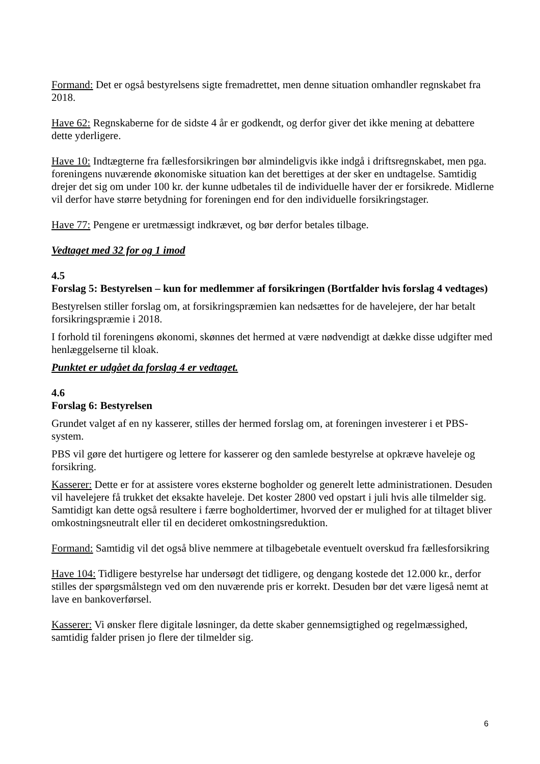Formand: Det er også bestyrelsens sigte fremadrettet, men denne situation omhandler regnskabet fra 2018.
Have 62: Regnskaberne for de sidste 4 år er godkendt, og derfor giver det ikke mening at debattere dette yderligere.
Have 10: Indtægterne fra fællesforsikringen bør almindeligvis ikke indgå i driftsregnskabet, men pga. foreningens nuværende økonomiske situation kan det berettiges at der sker en undtagelse. Samtidig drejer det sig om under 100 kr. der kunne udbetales til de individuelle haver der er forsikrede. Midlerne vil derfor have større betydning for foreningen end for den individuelle forsikringstager.
Have 77: Pengene er uretmæssigt indkrævet, og bør derfor betales tilbage.
Vedtaget med 32 for og 1 imod
4.5
Forslag 5: Bestyrelsen – kun for medlemmer af forsikringen (Bortfalder hvis forslag 4 vedtages)
Bestyrelsen stiller forslag om, at forsikringspræmien kan nedsættes for de havelejere, der har betalt forsikringspræmie i 2018.
I forhold til foreningens økonomi, skønnes det hermed at være nødvendigt at dække disse udgifter med henlæggelserne til kloak.
Punktet er udgået da forslag 4 er vedtaget.
4.6
Forslag 6: Bestyrelsen
Grundet valget af en ny kasserer, stilles der hermed forslag om, at foreningen investerer i et PBS-system.
PBS vil gøre det hurtigere og lettere for kasserer og den samlede bestyrelse at opkræve haveleje og forsikring.
Kasserer: Dette er for at assistere vores eksterne bogholder og generelt lette administrationen. Desuden vil havelejere få trukket det eksakte haveleje. Det koster 2800 ved opstart i juli hvis alle tilmelder sig. Samtidigt kan dette også resultere i færre bogholdertimer, hvorved der er mulighed for at tiltaget bliver omkostningsneutralt eller til en decideret omkostningsreduktion.
Formand: Samtidig vil det også blive nemmere at tilbagebetale eventuelt overskud fra fællesforsikring
Have 104: Tidligere bestyrelse har undersøgt det tidligere, og dengang kostede det 12.000 kr., derfor stilles der spørgsmålstegn ved om den nuværende pris er korrekt. Desuden bør det være ligeså nemt at lave en bankoverførsel.
Kasserer: Vi ønsker flere digitale løsninger, da dette skaber gennemsigtighed og regelmæssighed, samtidig falder prisen jo flere der tilmelder sig.
6